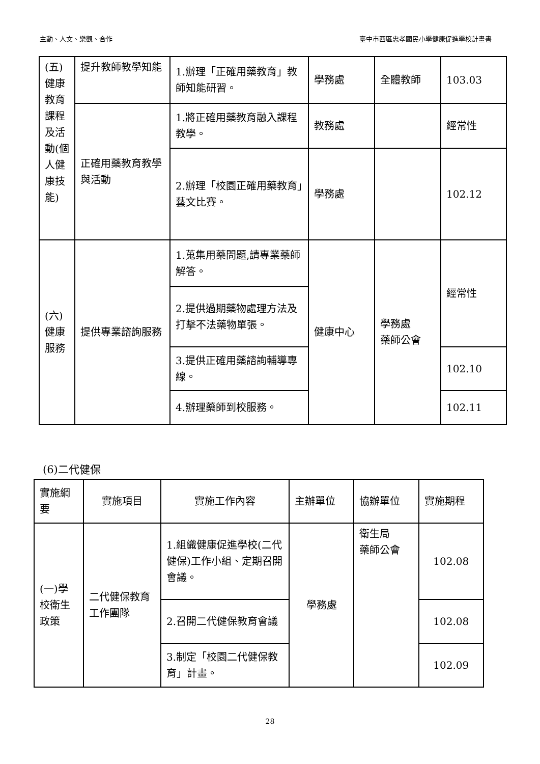主動、人文、樂觀、合作 臺中市西區忠孝國民小學健康促進學校計畫書
| (五)健康教育課程及活動(個人健康技能) | 提升教師教學知能 | 1.辦理「正確用藥教育」教師知能研習。 | 學務處 | 全體教師 | 103.03 |
| | 正確用藥教育教學與活動 | 1.將正確用藥教育融入課程教學。 | 教務處 | | 經常性 |
| | | 2.辦理「校園正確用藥教育」藝文比賽。 | 學務處 | | 102.12 |
| (六)健康服務 | 提供專業諮詢服務 | 1.蒐集用藥問題,請專業藥師解答。 | 健康中心 | 學務處 藥師公會 | 經常性 |
| | | 2.提供過期藥物處理方法及打擊不法藥物單張。 | | | |
| | | 3.提供正確用藥諮詢輔導專線。 | | | 102.10 |
| | | 4.辦理藥師到校服務。 | | | 102.11 |
(6)二代健保
| 實施綱要 | 實施項目 | 實施工作內容 | 主辦單位 | 協辦單位 | 實施期程 |
| --- | --- | --- | --- | --- | --- |
| (一)學校衛生政策 | 二代健保教育工作團隊 | 1.組織健康促進學校(二代健保)工作小組、定期召開會議。 | 學務處 | 衛生局 藥師公會 | 102.08 |
| | | 2.召開二代健保教育會議 | | | 102.08 |
| | | 3.制定「校園二代健保教育」計畫。 | | | 102.09 |
28